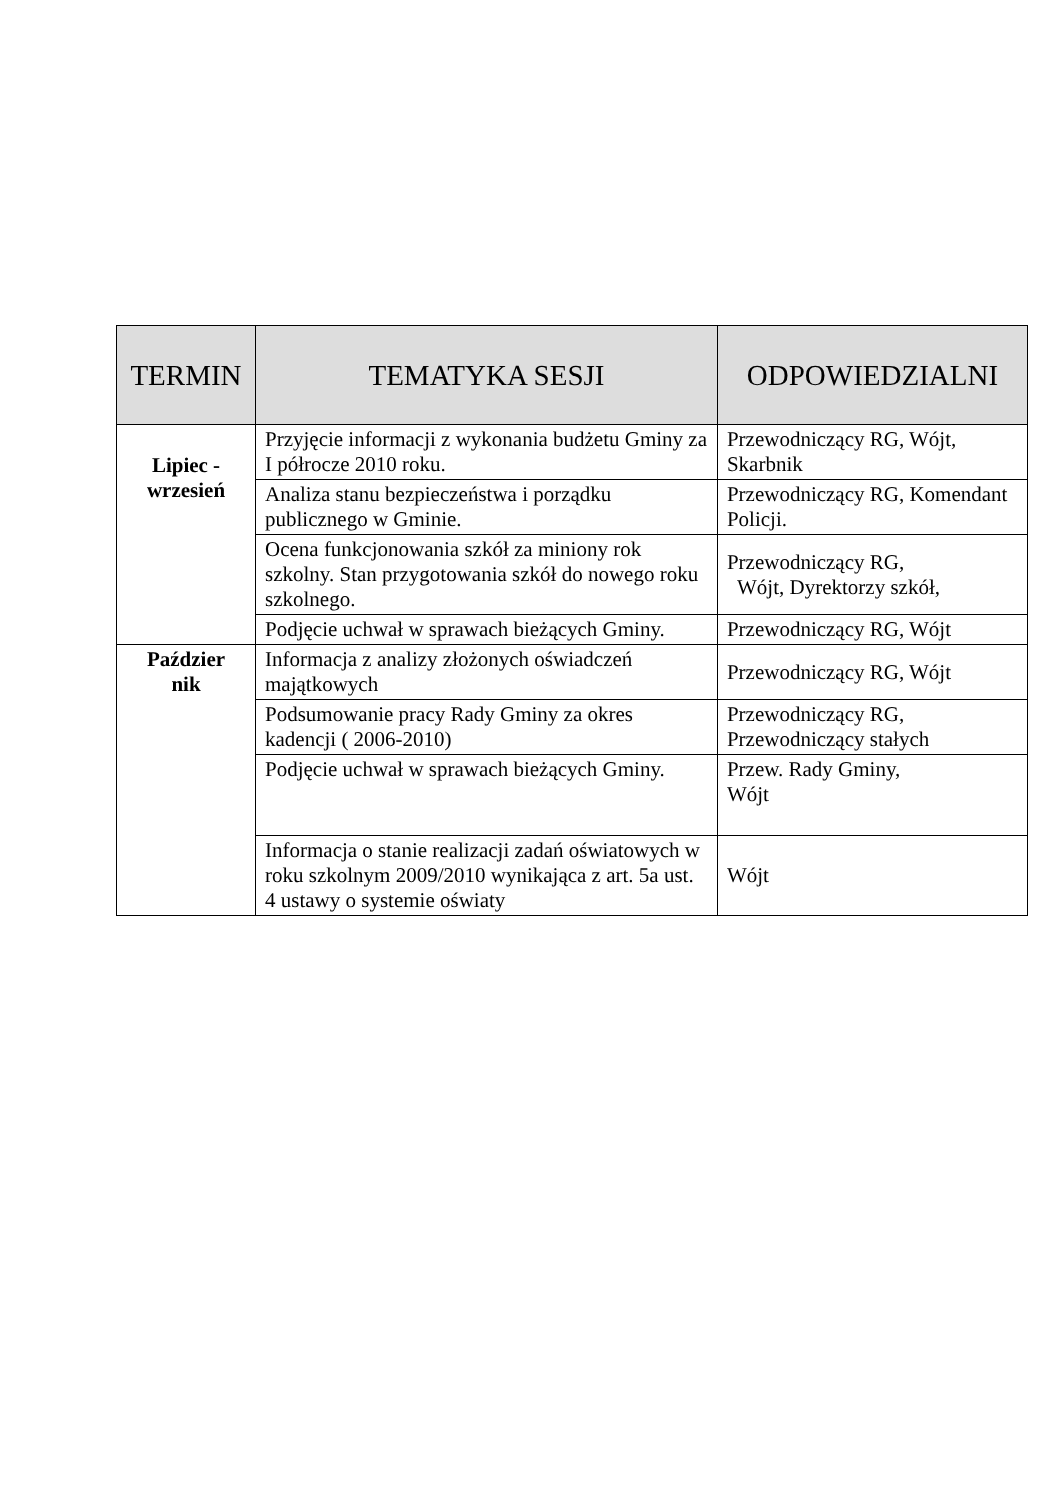| TERMIN | TEMATYKA SESJI | ODPOWIEDZIALNI |
| --- | --- | --- |
| Lipiec - wrzesień | Przyjęcie informacji z wykonania budżetu Gminy za I półrocze 2010 roku. | Przewodniczący RG, Wójt, Skarbnik |
| | Analiza stanu bezpieczeństwa i porządku publicznego w Gminie. | Przewodniczący RG, Komendant Policji. |
| | Ocena funkcjonowania szkół za miniony rok szkolny. Stan przygotowania szkół do nowego roku szkolnego. | Przewodniczący RG, Wójt, Dyrektorzy szkół, |
| | Podjęcie uchwał w sprawach bieżących Gminy. | Przewodniczący RG, Wójt |
| Paździer nik | Informacja z analizy złożonych oświadczeń majątkowych | Przewodniczący RG, Wójt |
| | Podsumowanie pracy Rady Gminy za okres kadencji ( 2006-2010) | Przewodniczący RG, Przewodniczący stałych |
| | Podjęcie uchwał w sprawach bieżących Gminy. | Przew. Rady Gminy, Wójt |
| | Informacja o stanie realizacji zadań oświatowych w roku szkolnym 2009/2010 wynikająca z art. 5a ust. 4 ustawy o systemie oświaty | Wójt |